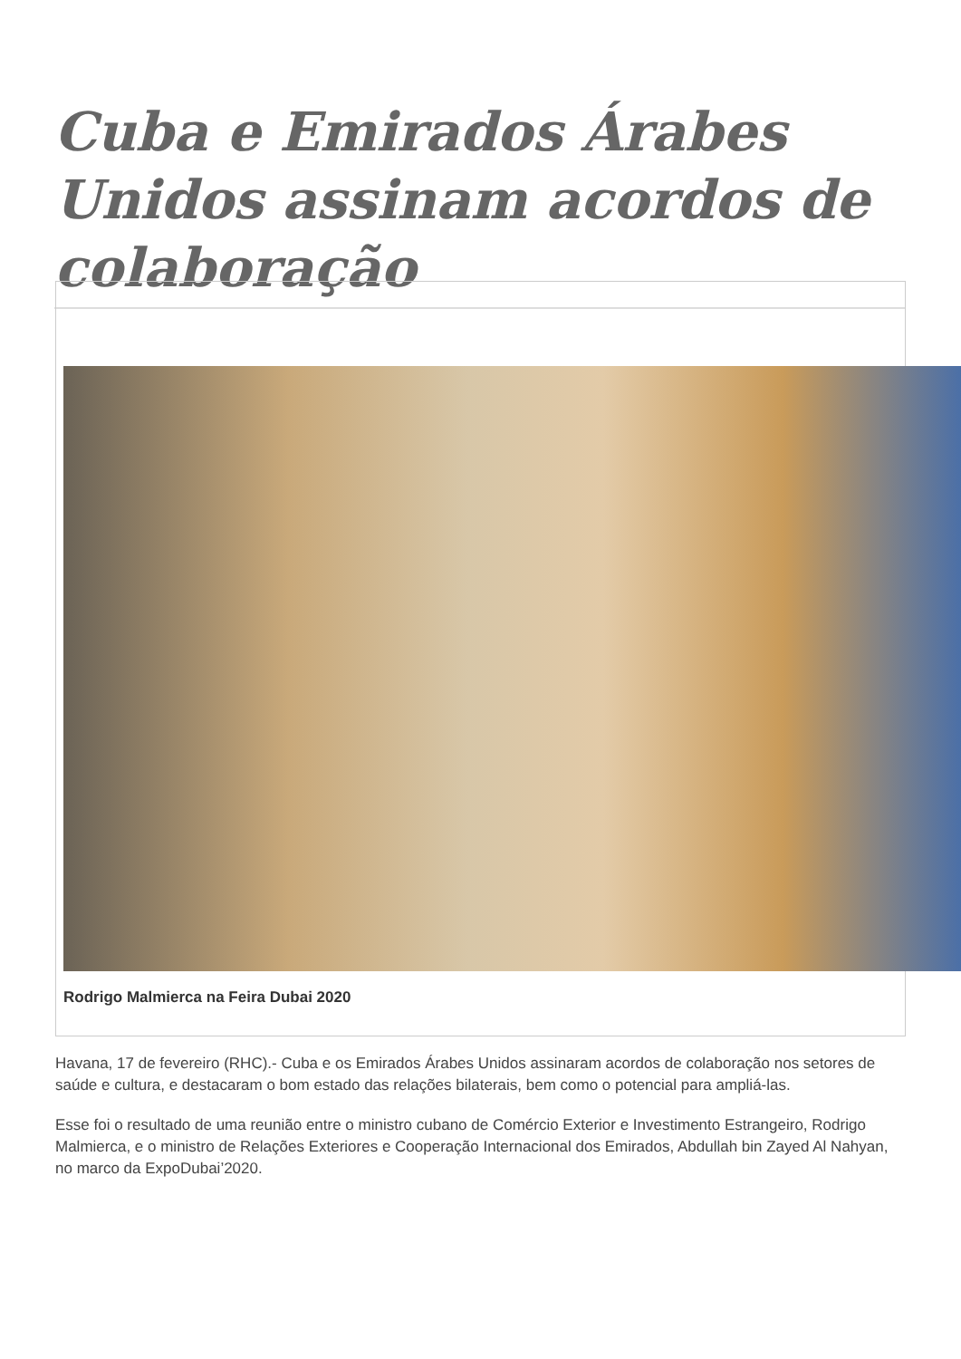Cuba e Emirados Árabes Unidos assinam acordos de colaboração
Rodrigo Malmierca na Feira Dubai 2020
Havana, 17 de fevereiro (RHC).- Cuba e os Emirados Árabes Unidos assinaram acordos de colaboração nos setores de saúde e cultura, e destacaram o bom estado das relações bilaterais, bem como o potencial para ampliá-las.
Esse foi o resultado de uma reunião entre o ministro cubano de Comércio Exterior e Investimento Estrangeiro, Rodrigo Malmierca, e o ministro de Relações Exteriores e Cooperação Internacional dos Emirados, Abdullah bin Zayed Al Nahyan, no marco da ExpoDubai’2020.